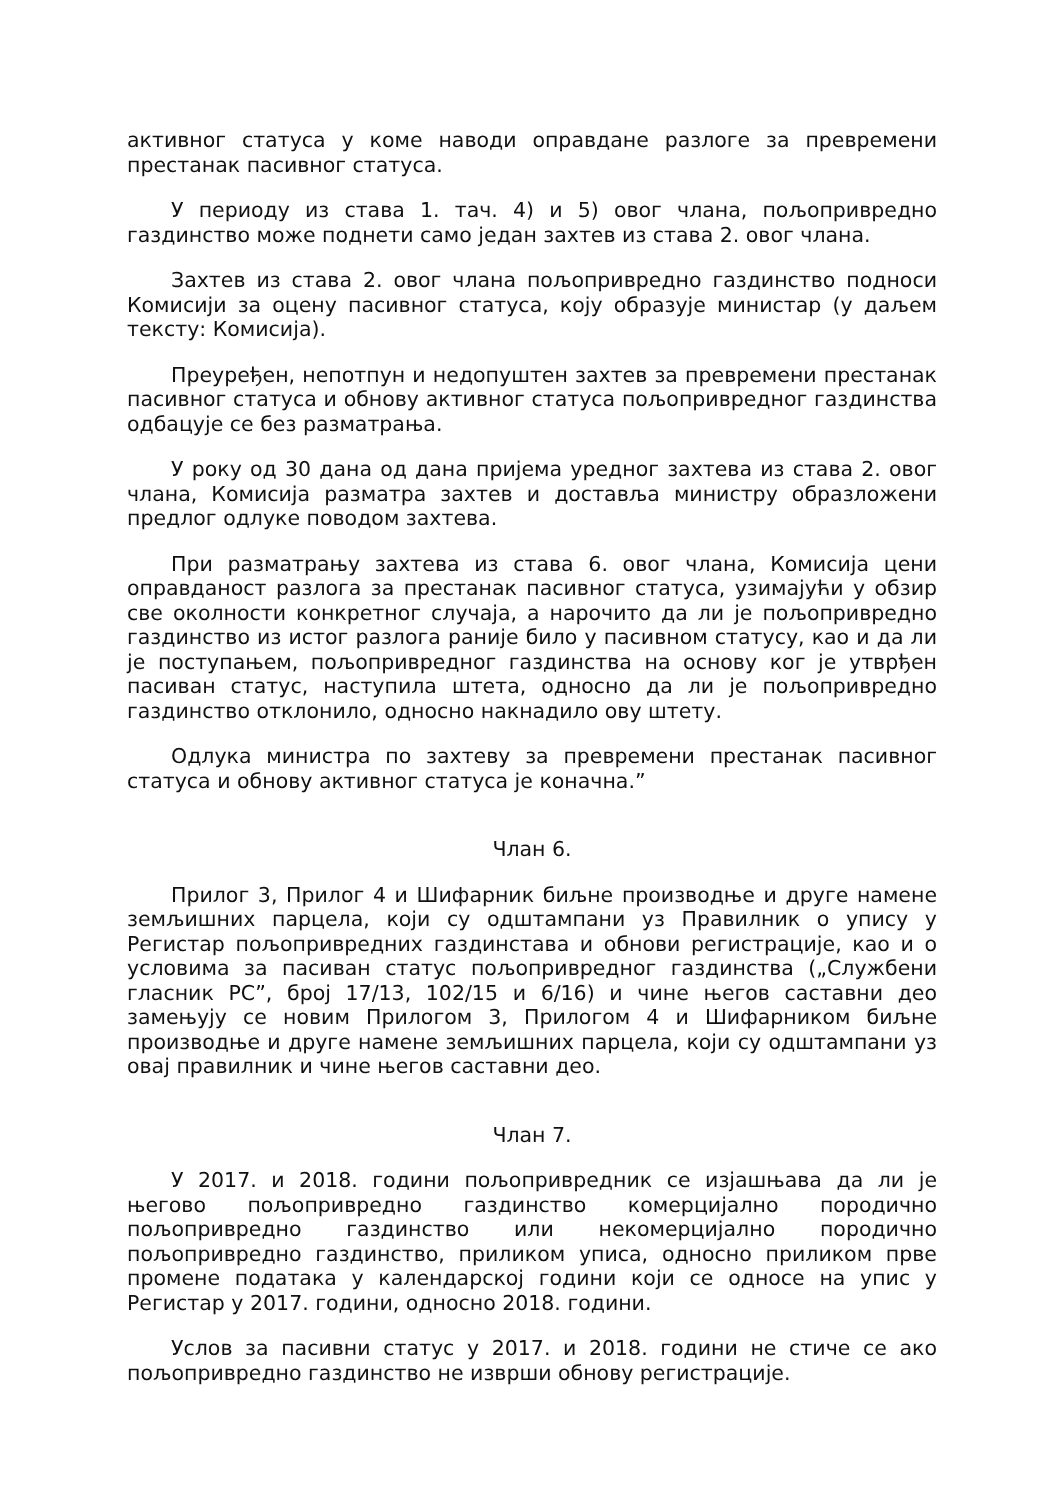активног статуса у коме наводи оправдане разлоге за превремени престанак пасивног статуса.
У периоду из става 1. тач. 4) и 5) овог члана, пољопривредно газдинство може поднети само један захтев из става 2. овог члана.
Захтев из става 2. овог члана пољопривредно газдинство подноси Комисији за оцену пасивног статуса, коју образује министар (у даљем тексту: Комисија).
Преуређен, непотпун и недопуштен захтев за превремени престанак пасивног статуса и обнову активног статуса пољопривредног газдинства одбацује се без разматрања.
У року од 30 дана од дана пријема уредног захтева из става 2. овог члана, Комисија разматра захтев и доставља министру образложени предлог одлуке поводом захтева.
При разматрању захтева из става 6. овог члана, Комисија цени оправданост разлога за престанак пасивног статуса, узимајући у обзир све околности конкретног случаја, а нарочито да ли је пољопривредно газдинство из истог разлога раније било у пасивном статусу, као и да ли је поступањем, пољопривредног газдинства на основу ког је утврђен пасиван статус, наступила штета, односно да ли је пољопривредно газдинство отклонило, односно накнадило ову штету.
Одлука министра по захтеву за превремени престанак пасивног статуса и обнову активног статуса је коначна.”
Члан 6.
Прилог 3, Прилог 4 и Шифарник биљне производње и друге намене земљишних парцела, који су одштампани уз Правилник о упису у Регистар пољопривредних газдинстава и обнови регистрације, као и о условима за пасиван статус пољопривредног газдинства („Службени гласник РС”, број 17/13, 102/15 и 6/16) и чине његов саставни део замењују се новим Прилогом 3, Прилогом 4 и Шифарником биљне производње и друге намене земљишних парцела, који су одштампани уз овај правилник и чине његов саставни део.
Члан 7.
У 2017. и 2018. години пољопривредник се изјашњава да ли је његово пољопривредно газдинство комерцијално породично пољопривредно газдинство или некомерцијално породично пољопривредно газдинство, приликом уписа, односно приликом прве промене података у календарској години који се односе на упис у Регистар у 2017. години, односно 2018. години.
Услов за пасивни статус у 2017. и 2018. години не стиче се ако пољопривредно газдинство не изврши обнову регистрације.